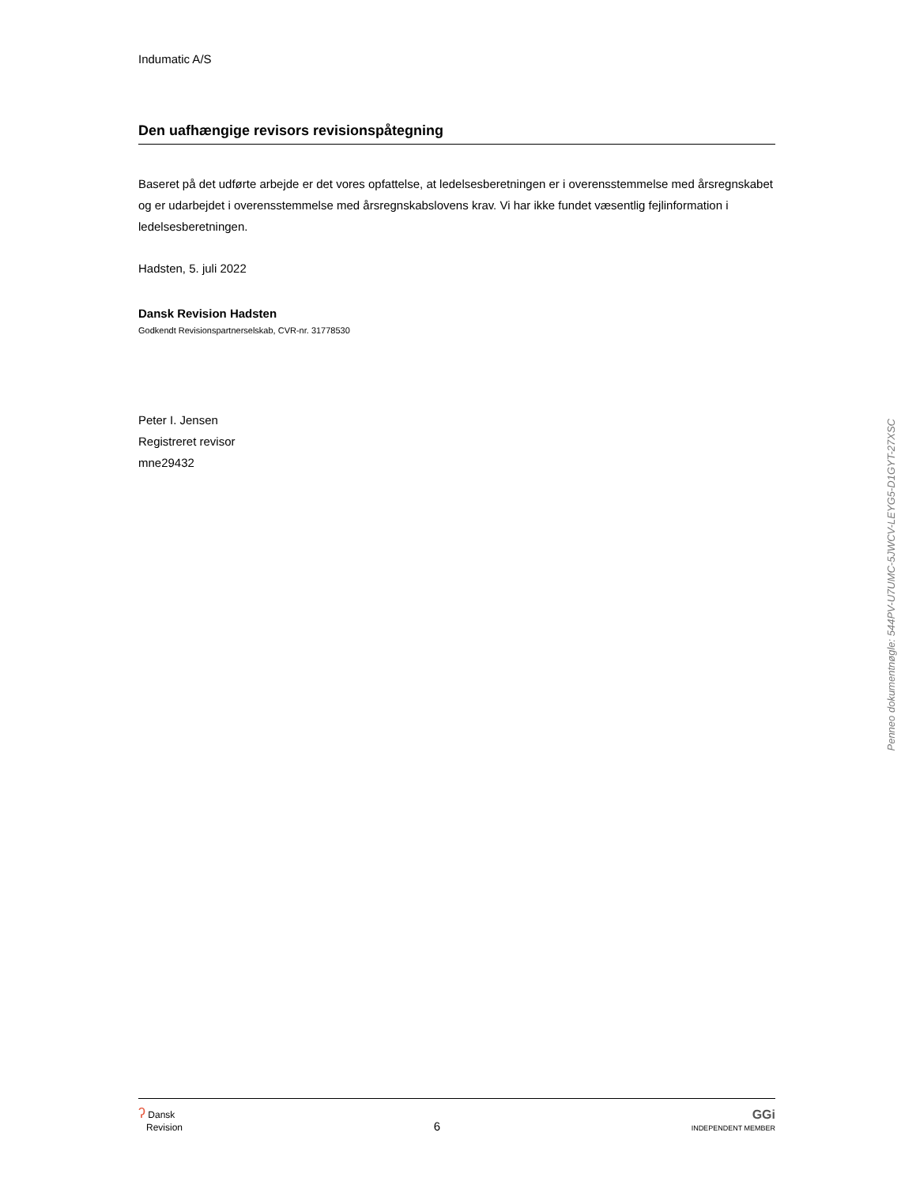Indumatic A/S
Den uafhængige revisors revisionspåtegning
Baseret på det udførte arbejde er det vores opfattelse, at ledelsesberetningen er i overensstemmelse med års­regnskabet og er udarbejdet i overensstemmelse med årsregnskabslovens krav. Vi har ikke fundet væsentlig fejl­information i ledelsesberetningen.
Hadsten, 5. juli 2022
Dansk Revision Hadsten
Godkendt Revisionspartnerselskab, CVR-nr. 31778530
Peter I. Jensen
Registreret revisor
mne29432
Penneo dokumentnøgle: 544PV-U7UMC-5JWCV-LEYG5-D1GYT-27XSC
ʔ Dansk
Revision
6
GGi
INDEPENDENT MEMBER